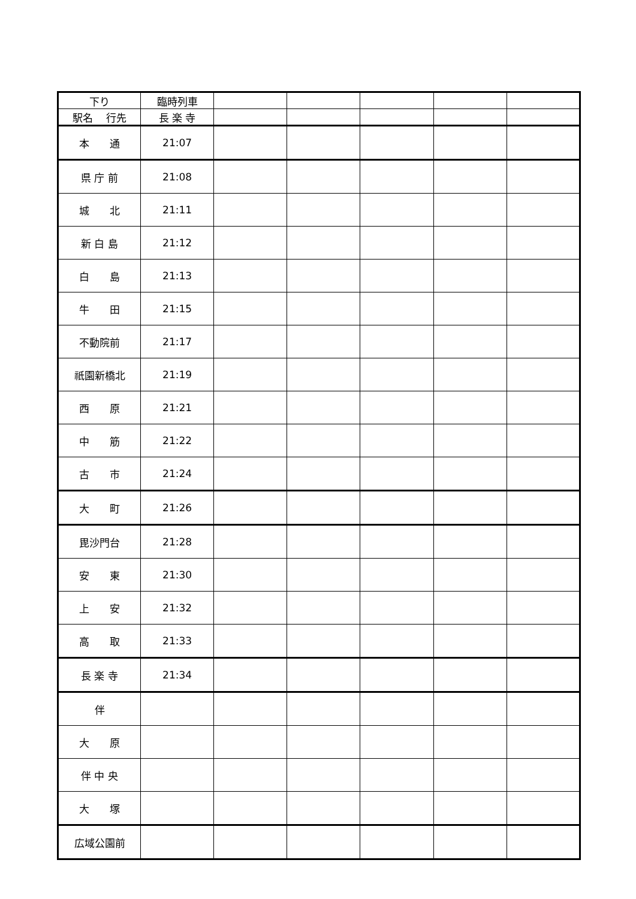| 下り | 臨時列車 | | | | | |
| 駅名 行先 | 長 楽 寺 | | | | | |
| 本 通 | 21:07 | | | | | |
| 県 庁 前 | 21:08 | | | | | |
| 城 北 | 21:11 | | | | | |
| 新 白 島 | 21:12 | | | | | |
| 白 島 | 21:13 | | | | | |
| 牛 田 | 21:15 | | | | | |
| 不動院前 | 21:17 | | | | | |
| 祇園新橋北 | 21:19 | | | | | |
| 西 原 | 21:21 | | | | | |
| 中 筋 | 21:22 | | | | | |
| 古 市 | 21:24 | | | | | |
| 大 町 | 21:26 | | | | | |
| 毘沙門台 | 21:28 | | | | | |
| 安 東 | 21:30 | | | | | |
| 上 安 | 21:32 | | | | | |
| 高 取 | 21:33 | | | | | |
| 長 楽 寺 | 21:34 | | | | | |
| 伴 | | | | | | |
| 大 原 | | | | | | |
| 伴 中 央 | | | | | | |
| 大 塚 | | | | | | |
| 広域公園前 | | | | | | |